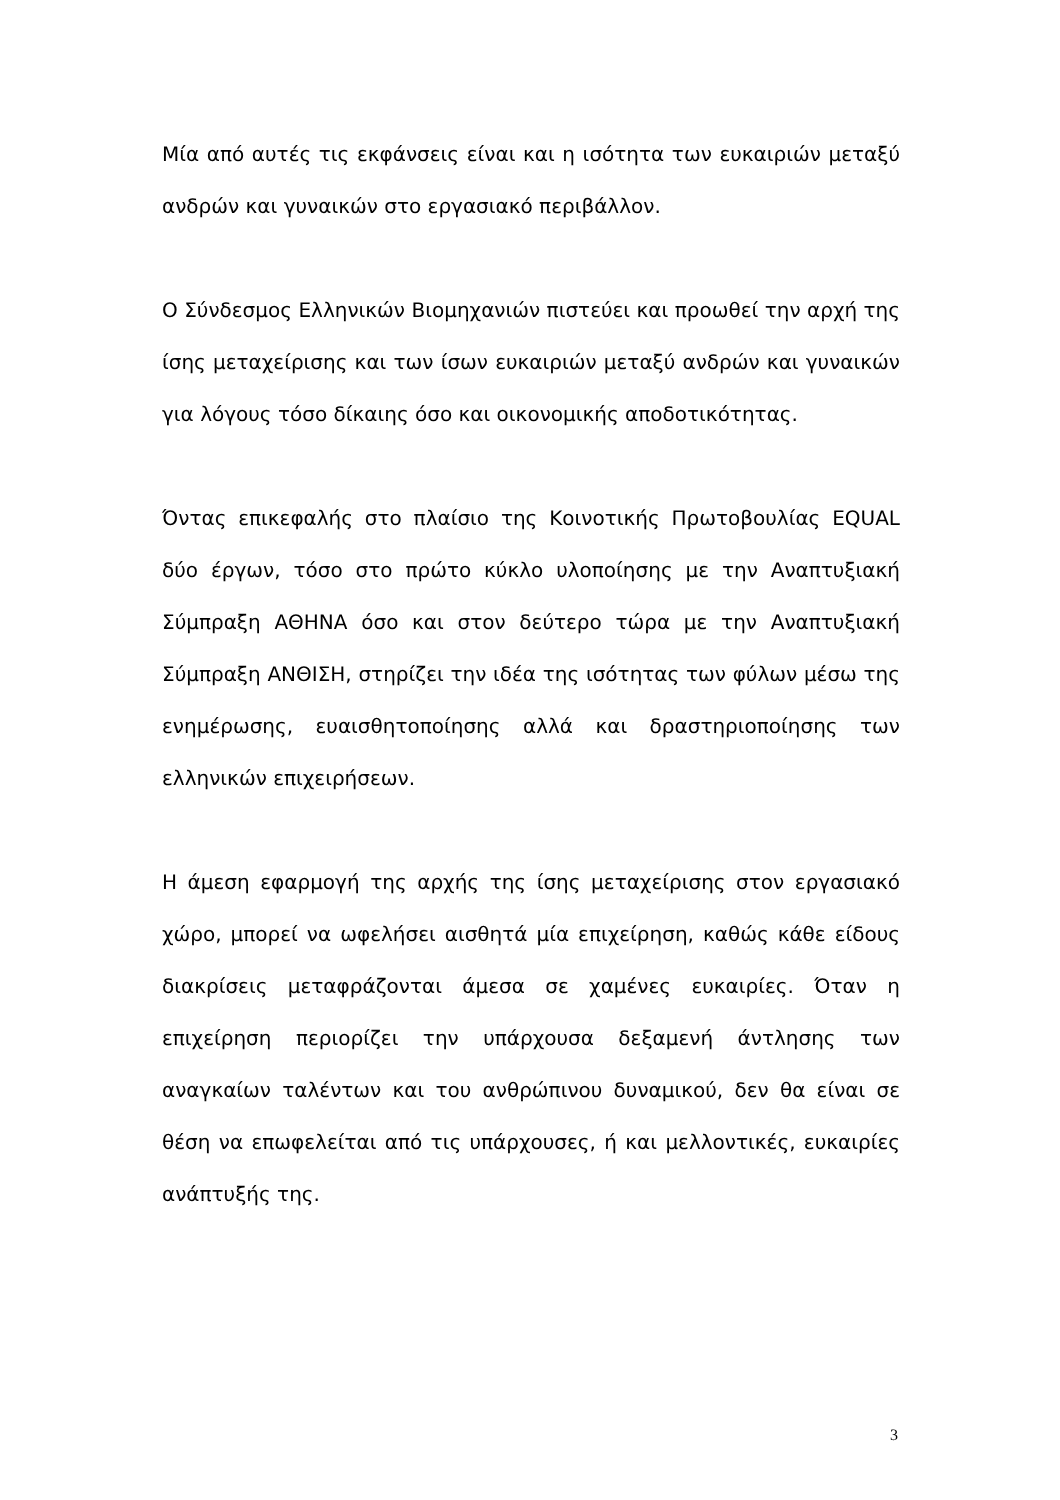Μία από αυτές τις εκφάνσεις είναι και η ισότητα των ευκαιριών μεταξύ ανδρών και γυναικών στο εργασιακό περιβάλλον.
Ο Σύνδεσμος Ελληνικών Βιομηχανιών πιστεύει και προωθεί την αρχή της ίσης μεταχείρισης και των ίσων ευκαιριών μεταξύ ανδρών και γυναικών για λόγους τόσο δίκαιης όσο και οικονομικής αποδοτικότητας.
Όντας επικεφαλής στο πλαίσιο της Κοινοτικής Πρωτοβουλίας EQUAL δύο έργων, τόσο στο πρώτο κύκλο υλοποίησης με την Αναπτυξιακή Σύμπραξη ΑΘΗΝΑ όσο και στον δεύτερο τώρα με την Αναπτυξιακή Σύμπραξη ΑΝΘΙΣΗ, στηρίζει την ιδέα της ισότητας των φύλων μέσω της ενημέρωσης, ευαισθητοποίησης αλλά και δραστηριοποίησης των ελληνικών επιχειρήσεων.
Η άμεση εφαρμογή της αρχής της ίσης μεταχείρισης στον εργασιακό χώρο, μπορεί να ωφελήσει αισθητά μία επιχείρηση, καθώς κάθε είδους διακρίσεις μεταφράζονται άμεσα σε χαμένες ευκαιρίες. Όταν η επιχείρηση περιορίζει την υπάρχουσα δεξαμενή άντλησης των αναγκαίων ταλέντων και του ανθρώπινου δυναμικού, δεν θα είναι σε θέση να επωφελείται από τις υπάρχουσες, ή και μελλοντικές, ευκαιρίες ανάπτυξής της.
3